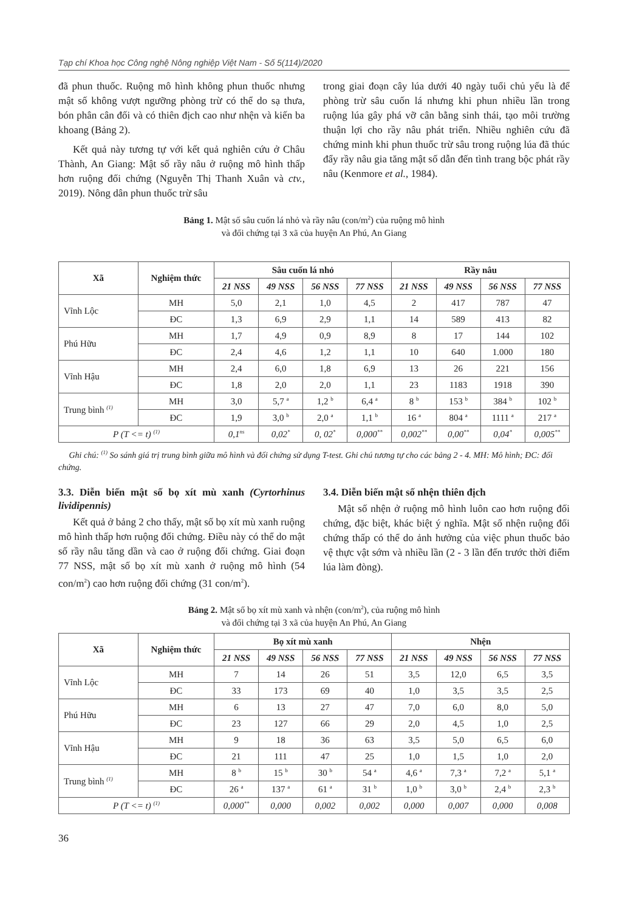Tạp chí Khoa học Công nghệ Nông nghiệp Việt Nam - Số 5(114)/2020
đã phun thuốc. Ruộng mô hình không phun thuốc nhưng mật số không vượt ngưỡng phòng trừ có thể do sạ thưa, bón phân cân đối và có thiên địch cao như nhện và kiến ba khoang (Bảng 2).
Kết quả này tương tự với kết quả nghiên cứu ở Châu Thành, An Giang: Mật số rầy nâu ở ruộng mô hình thấp hơn ruộng đối chứng (Nguyễn Thị Thanh Xuân và ctv., 2019). Nông dân phun thuốc trừ sâu
trong giai đoạn cây lúa dưới 40 ngày tuổi chủ yếu là để phòng trừ sâu cuốn lá nhưng khi phun nhiều lần trong ruộng lúa gây phá vỡ cân bằng sinh thái, tạo môi trường thuận lợi cho rầy nâu phát triển. Nhiều nghiên cứu đã chứng minh khi phun thuốc trừ sâu trong ruộng lúa đã thúc đẩy rầy nâu gia tăng mật số dẫn đến tình trang bộc phát rầy nâu (Kenmore et al., 1984).
Bảng 1. Mật số sâu cuốn lá nhỏ và rầy nâu (con/m<sup>2</sup>) của ruộng mô hình
và đối chứng tại 3 xã của huyện An Phú, An Giang
| Xã | Nghiệm thức | Sâu cuốn lá nhỏ | | | | Rầy nâu | | | |
| --- | --- | --- | --- | --- | --- | --- | --- | --- | --- |
| | | 21 NSS | 49 NSS | 56 NSS | 77 NSS | 21 NSS | 49 NSS | 56 NSS | 77 NSS |
| Vĩnh Lộc | MH | 5,0 | 2,1 | 1,0 | 4,5 | 2 | 417 | 787 | 47 |
| | ĐC | 1,3 | 6,9 | 2,9 | 1,1 | 14 | 589 | 413 | 82 |
| Phú Hữu | MH | 1,7 | 4,9 | 0,9 | 8,9 | 8 | 17 | 144 | 102 |
| | ĐC | 2,4 | 4,6 | 1,2 | 1,1 | 10 | 640 | 1.000 | 180 |
| Vĩnh Hậu | MH | 2,4 | 6,0 | 1,8 | 6,9 | 13 | 26 | 221 | 156 |
| | ĐC | 1,8 | 2,0 | 2,0 | 1,1 | 23 | 1183 | 1918 | 390 |
| Trung bình <sup>(1)</sup> | MH | 3,0 | 5,7 <sup>a</sup> | 1,2 <sup>b</sup> | 6,4 <sup>a</sup> | 8 <sup>b</sup> | 153 <sup>b</sup> | 384 <sup>b</sup> | 102 <sup>b</sup> |
| | ĐC | 1,9 | 3,0 <sup>b</sup> | 2,0 <sup>a</sup> | 1,1 <sup>b</sup> | 16 <sup>a</sup> | 804 <sup>a</sup> | 1111 <sup>a</sup> | 217 <sup>a</sup> |
| P (T <= t) <sup>(1)</sup> | | 0,1<sup>ns</sup> | 0,02<sup>*</sup> | 0, 02<sup>*</sup> | 0,000<sup>**</sup> | 0,002<sup>**</sup> | 0,00<sup>**</sup> | 0,04<sup>*</sup> | 0,005<sup>**</sup> |
Ghi chú: <sup>(1)</sup> So sánh giá trị trung bình giữa mô hình và đối chứng sử dụng T-test. Ghi chú tương tự cho các bảng 2 - 4. MH: Mô hình; ĐC: đối chứng.
3.3. Diễn biến mật số bọ xít mù xanh (Cyrtorhinus lividipennis)
Kết quả ở bảng 2 cho thấy, mật số bọ xít mù xanh ruộng mô hình thấp hơn ruộng đối chứng. Điều này có thể do mật số rầy nâu tăng dần và cao ở ruộng đối chứng. Giai đoạn 77 NSS, mật số bọ xít mù xanh ở ruộng mô hình (54 con/m<sup>2</sup>) cao hơn ruộng đối chứng (31 con/m<sup>2</sup>).
3.4. Diễn biến mật số nhện thiên địch
Mật số nhện ở ruộng mô hình luôn cao hơn ruộng đối chứng, đặc biệt, khác biệt ý nghĩa. Mật số nhện ruộng đối chứng thấp có thể do ảnh hưởng của việc phun thuốc bảo vệ thực vật sớm và nhiều lần (2 - 3 lần đến trước thời điểm lúa làm đòng).
Bảng 2. Mật số bọ xít mù xanh và nhện (con/m<sup>2</sup>), của ruộng mô hình
và đối chứng tại 3 xã của huyện An Phú, An Giang
| Xã | Nghiệm thức | Bọ xít mù xanh | | | | Nhện | | | |
| --- | --- | --- | --- | --- | --- | --- | --- | --- | --- |
| | | 21 NSS | 49 NSS | 56 NSS | 77 NSS | 21 NSS | 49 NSS | 56 NSS | 77 NSS |
| Vĩnh Lộc | MH | 7 | 14 | 26 | 51 | 3,5 | 12,0 | 6,5 | 3,5 |
| | ĐC | 33 | 173 | 69 | 40 | 1,0 | 3,5 | 3,5 | 2,5 |
| Phú Hữu | MH | 6 | 13 | 27 | 47 | 7,0 | 6,0 | 8,0 | 5,0 |
| | ĐC | 23 | 127 | 66 | 29 | 2,0 | 4,5 | 1,0 | 2,5 |
| Vĩnh Hậu | MH | 9 | 18 | 36 | 63 | 3,5 | 5,0 | 6,5 | 6,0 |
| | ĐC | 21 | 111 | 47 | 25 | 1,0 | 1,5 | 1,0 | 2,0 |
| Trung bình <sup>(1)</sup> | MH | 8 <sup>b</sup> | 15 <sup>b</sup> | 30 <sup>b</sup> | 54 <sup>a</sup> | 4,6 <sup>a</sup> | 7,3 <sup>a</sup> | 7,2 <sup>a</sup> | 5,1 <sup>a</sup> |
| | ĐC | 26 <sup>a</sup> | 137 <sup>a</sup> | 61 <sup>a</sup> | 31 <sup>b</sup> | 1,0 <sup>b</sup> | 3,0 <sup>b</sup> | 2,4 <sup>b</sup> | 2,3 <sup>b</sup> |
| P (T <= t) <sup>(1)</sup> | | 0,000<sup>**</sup> | 0,000 | 0,002 | 0,002 | 0,000 | 0,007 | 0,000 | 0,008 |
36